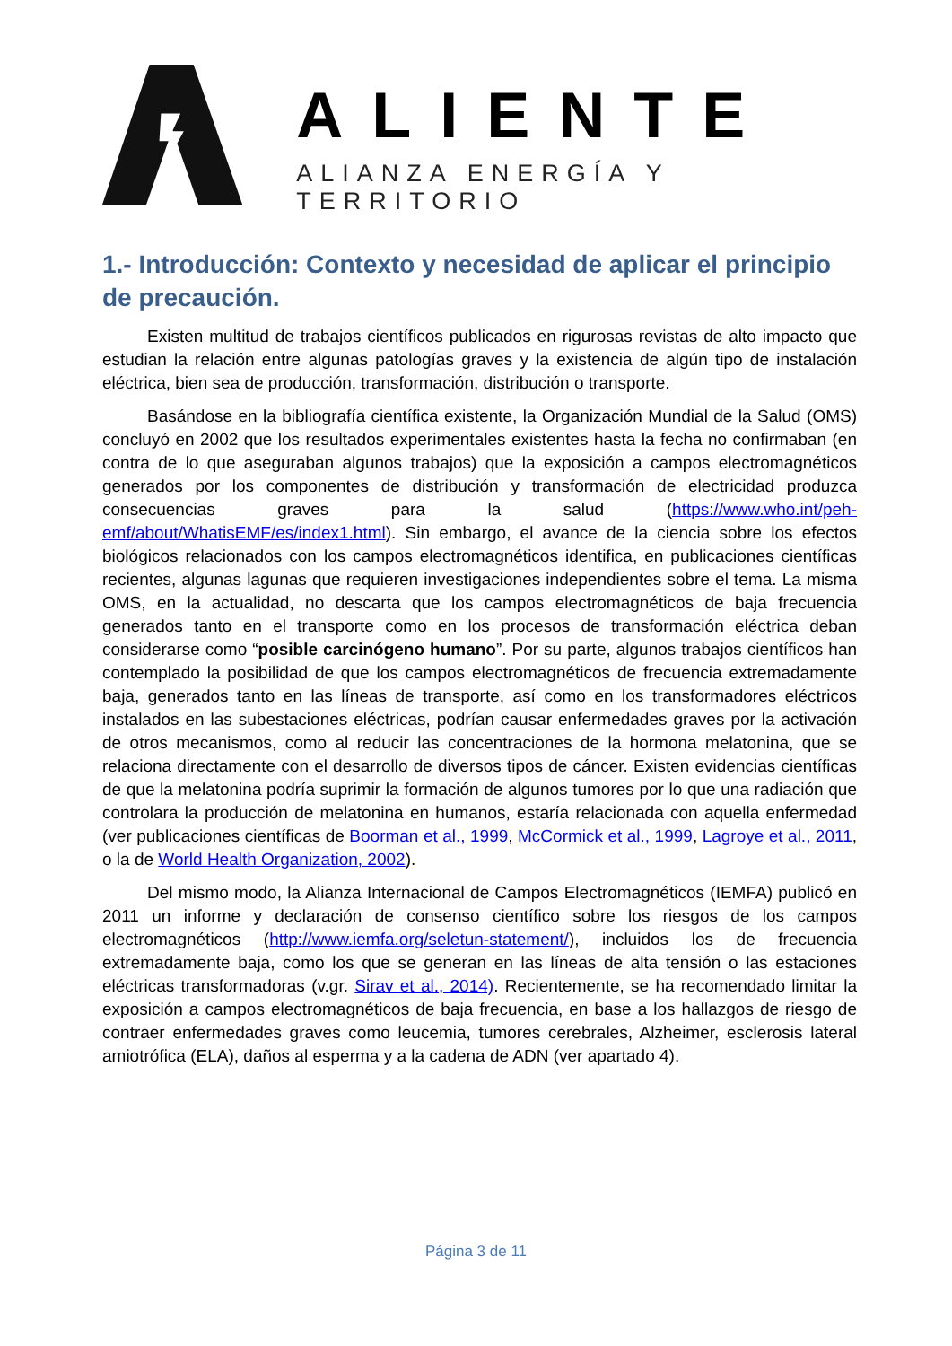ALIENTE
ALIANZA ENERGÍA Y TERRITORIO
1.- Introducción: Contexto y necesidad de aplicar el principio de precaución.
Existen multitud de trabajos científicos publicados en rigurosas revistas de alto impacto que estudian la relación entre algunas patologías graves y la existencia de algún tipo de instalación eléctrica, bien sea de producción, transformación, distribución o transporte.
Basándose en la bibliografía científica existente, la Organización Mundial de la Salud (OMS) concluyó en 2002 que los resultados experimentales existentes hasta la fecha no confirmaban (en contra de lo que aseguraban algunos trabajos) que la exposición a campos electromagnéticos generados por los componentes de distribución y transformación de electricidad produzca consecuencias graves para la salud (https://www.who.int/peh-emf/about/WhatisEMF/es/index1.html). Sin embargo, el avance de la ciencia sobre los efectos biológicos relacionados con los campos electromagnéticos identifica, en publicaciones científicas recientes, algunas lagunas que requieren investigaciones independientes sobre el tema. La misma OMS, en la actualidad, no descarta que los campos electromagnéticos de baja frecuencia generados tanto en el transporte como en los procesos de transformación eléctrica deban considerarse como “posible carcinógeno humano”. Por su parte, algunos trabajos científicos han contemplado la posibilidad de que los campos electromagnéticos de frecuencia extremadamente baja, generados tanto en las líneas de transporte, así como en los transformadores eléctricos instalados en las subestaciones eléctricas, podrían causar enfermedades graves por la activación de otros mecanismos, como al reducir las concentraciones de la hormona melatonina, que se relaciona directamente con el desarrollo de diversos tipos de cáncer. Existen evidencias científicas de que la melatonina podría suprimir la formación de algunos tumores por lo que una radiación que controlara la producción de melatonina en humanos, estaría relacionada con aquella enfermedad (ver publicaciones científicas de Boorman et al., 1999, McCormick et al., 1999, Lagroye et al., 2011, o la de World Health Organization, 2002).
Del mismo modo, la Alianza Internacional de Campos Electromagnéticos (IEMFA) publicó en 2011 un informe y declaración de consenso científico sobre los riesgos de los campos electromagnéticos (http://www.iemfa.org/seletun-statement/), incluidos los de frecuencia extremadamente baja, como los que se generan en las líneas de alta tensión o las estaciones eléctricas transformadoras (v.gr. Sirav et al., 2014). Recientemente, se ha recomendado limitar la exposición a campos electromagnéticos de baja frecuencia, en base a los hallazgos de riesgo de contraer enfermedades graves como leucemia, tumores cerebrales, Alzheimer, esclerosis lateral amiotrófica (ELA), daños al esperma y a la cadena de ADN (ver apartado 4).
Página 3 de 11